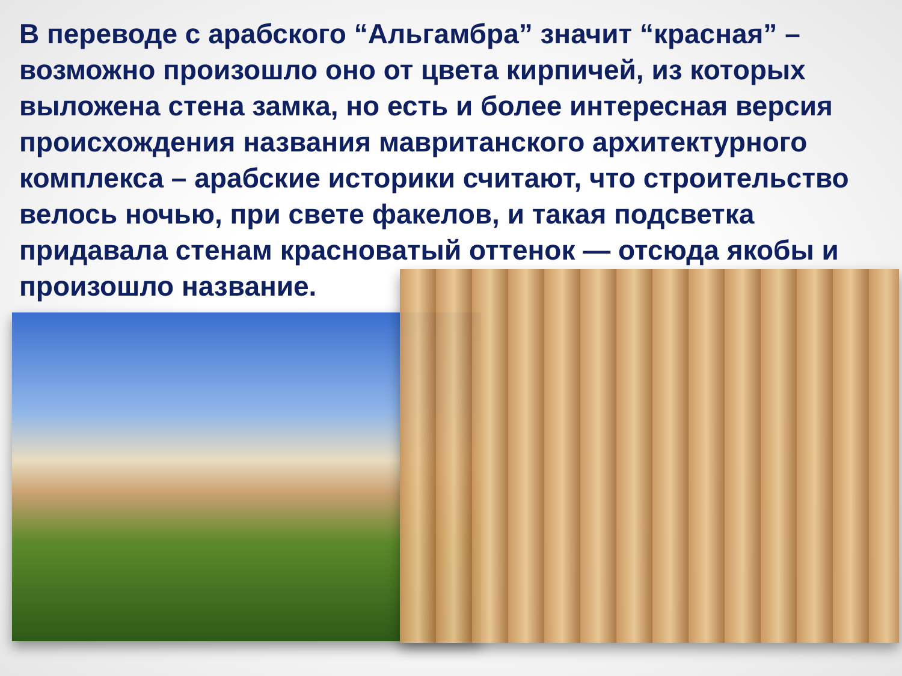В переводе с арабского “Альгамбра” значит “красная” – возможно произошло оно от цвета кирпичей, из которых выложена стена замка, но есть и более интересная версия происхождения названия мавританского архитектурного комплекса – арабские историки считают, что строительство велось ночью, при свете факелов, и такая подсветка придавала стенам красноватый оттенок — отсюда якобы и произошло название.